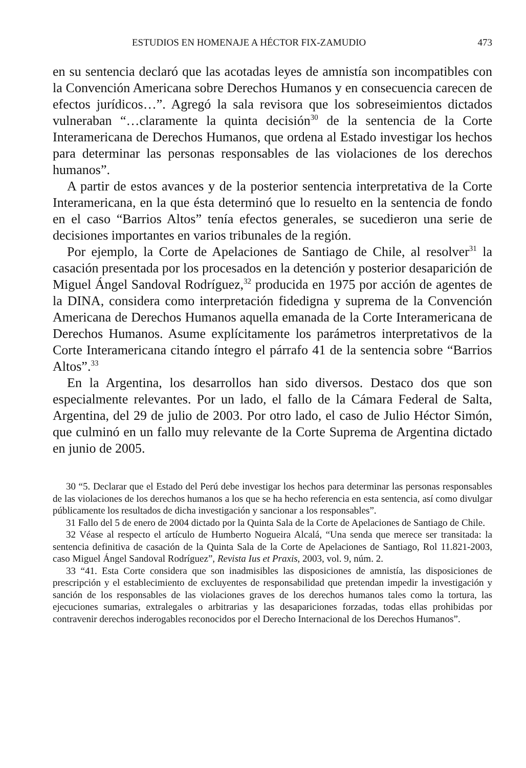ESTUDIOS EN HOMENAJE A HÉCTOR FIX-ZAMUDIO 473
en su sentencia declaró que las acotadas leyes de amnistía son incompatibles con la Convención Americana sobre Derechos Humanos y en consecuencia carecen de efectos jurídicos…”. Agregó la sala revisora que los sobreseimientos dictados vulneraban “…claramente la quinta decisión<sup>30</sup> de la sentencia de la Corte Interamericana de Derechos Humanos, que ordena al Estado investigar los hechos para determinar las personas responsables de las violaciones de los derechos humanos”.
A partir de estos avances y de la posterior sentencia interpretativa de la Corte Interamericana, en la que ésta determinó que lo resuelto en la sentencia de fondo en el caso “Barrios Altos” tenía efectos generales, se sucedieron una serie de decisiones importantes en varios tribunales de la región.
Por ejemplo, la Corte de Apelaciones de Santiago de Chile, al resolver<sup>31</sup> la casación presentada por los procesados en la detención y posterior desaparición de Miguel Ángel Sandoval Rodríguez,<sup>32</sup> producida en 1975 por acción de agentes de la DINA, considera como interpretación fidedigna y suprema de la Convención Americana de Derechos Humanos aquella emanada de la Corte Interamericana de Derechos Humanos. Asume explícitamente los parámetros interpretativos de la Corte Interamericana citando íntegro el párrafo 41 de la sentencia sobre “Barrios Altos”.<sup>33</sup>
En la Argentina, los desarrollos han sido diversos. Destaco dos que son especialmente relevantes. Por un lado, el fallo de la Cámara Federal de Salta, Argentina, del 29 de julio de 2003. Por otro lado, el caso de Julio Héctor Simón, que culminó en un fallo muy relevante de la Corte Suprema de Argentina dictado en junio de 2005.
30 “5. Declarar que el Estado del Perú debe investigar los hechos para determinar las personas responsables de las violaciones de los derechos humanos a los que se ha hecho referencia en esta sentencia, así como divulgar públicamente los resultados de dicha investigación y sancionar a los responsables”.
31 Fallo del 5 de enero de 2004 dictado por la Quinta Sala de la Corte de Apelaciones de Santiago de Chile.
32 Véase al respecto el artículo de Humberto Nogueira Alcalá, “Una senda que merece ser transitada: la sentencia definitiva de casación de la Quinta Sala de la Corte de Apelaciones de Santiago, Rol 11.821-2003, caso Miguel Ángel Sandoval Rodríguez”, Revista Ius et Praxis, 2003, vol. 9, núm. 2.
33 “41. Esta Corte considera que son inadmisibles las disposiciones de amnistía, las disposiciones de prescripción y el establecimiento de excluyentes de responsabilidad que pretendan impedir la investigación y sanción de los responsables de las violaciones graves de los derechos humanos tales como la tortura, las ejecuciones sumarias, extralegales o arbitrarias y las desapariciones forzadas, todas ellas prohibidas por contravenir derechos inderogables reconocidos por el Derecho Internacional de los Derechos Humanos”.